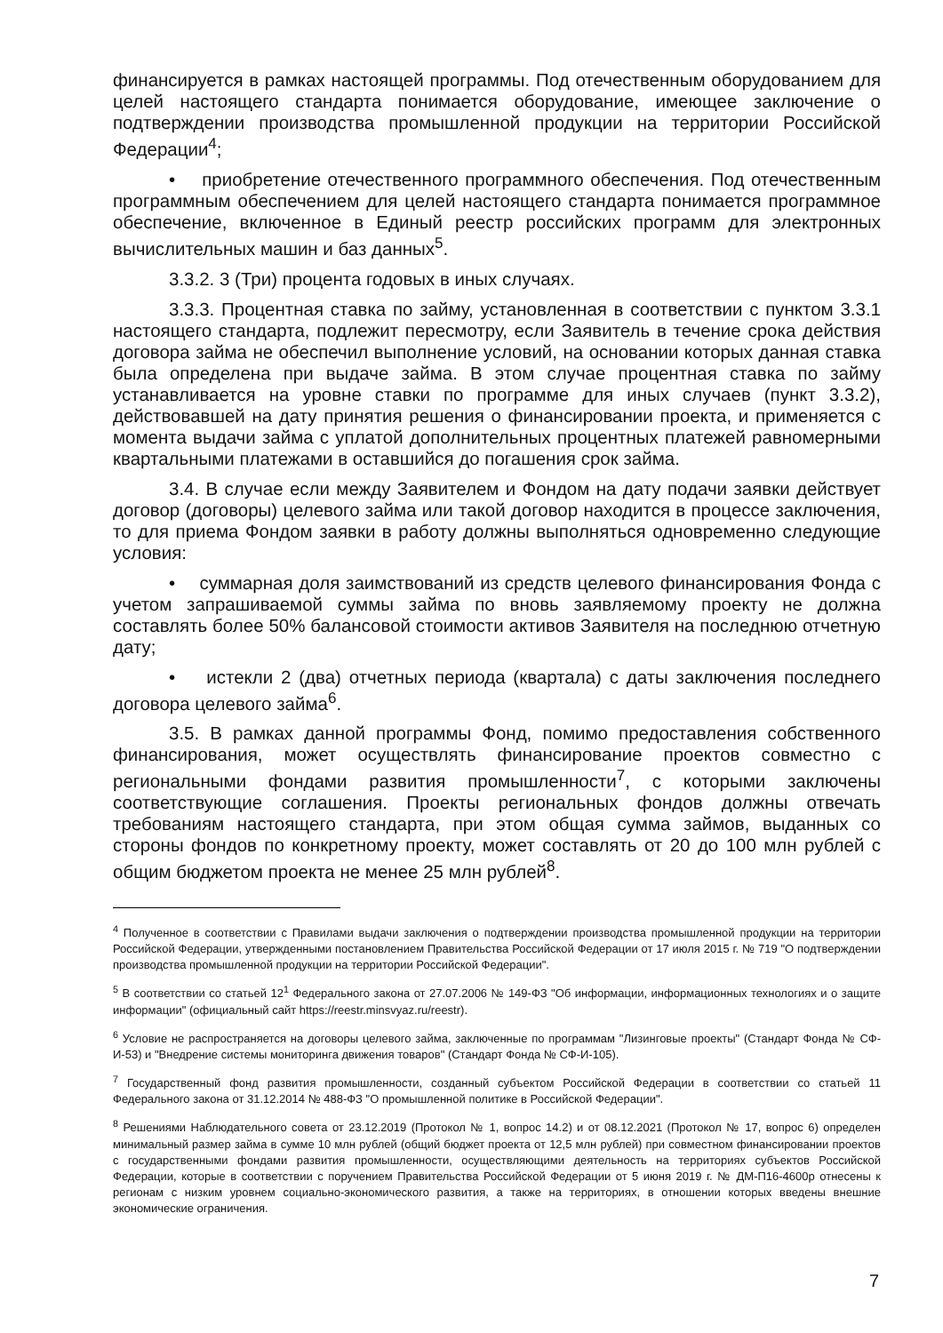финансируется в рамках настоящей программы. Под отечественным оборудованием для целей настоящего стандарта понимается оборудование, имеющее заключение о подтверждении производства промышленной продукции на территории Российской Федерации<sup>4</sup>;
• приобретение отечественного программного обеспечения. Под отечественным программным обеспечением для целей настоящего стандарта понимается программное обеспечение, включенное в Единый реестр российских программ для электронных вычислительных машин и баз данных<sup>5</sup>.
3.3.2. 3 (Три) процента годовых в иных случаях.
3.3.3. Процентная ставка по займу, установленная в соответствии с пунктом 3.3.1 настоящего стандарта, подлежит пересмотру, если Заявитель в течение срока действия договора займа не обеспечил выполнение условий, на основании которых данная ставка была определена при выдаче займа. В этом случае процентная ставка по займу устанавливается на уровне ставки по программе для иных случаев (пункт 3.3.2), действовавшей на дату принятия решения о финансировании проекта, и применяется с момента выдачи займа с уплатой дополнительных процентных платежей равномерными квартальными платежами в оставшийся до погашения срок займа.
3.4. В случае если между Заявителем и Фондом на дату подачи заявки действует договор (договоры) целевого займа или такой договор находится в процессе заключения, то для приема Фондом заявки в работу должны выполняться одновременно следующие условия:
• суммарная доля заимствований из средств целевого финансирования Фонда с учетом запрашиваемой суммы займа по вновь заявляемому проекту не должна составлять более 50% балансовой стоимости активов Заявителя на последнюю отчетную дату;
• истекли 2 (два) отчетных периода (квартала) с даты заключения последнего договора целевого займа<sup>6</sup>.
3.5. В рамках данной программы Фонд, помимо предоставления собственного финансирования, может осуществлять финансирование проектов совместно с региональными фондами развития промышленности<sup>7</sup>, с которыми заключены соответствующие соглашения. Проекты региональных фондов должны отвечать требованиям настоящего стандарта, при этом общая сумма займов, выданных со стороны фондов по конкретному проекту, может составлять от 20 до 100 млн рублей с общим бюджетом проекта не менее 25 млн рублей<sup>8</sup>.
<sup>4</sup> Полученное в соответствии с Правилами выдачи заключения о подтверждении производства промышленной продукции на территории Российской Федерации, утвержденными постановлением Правительства Российской Федерации от 17 июля 2015 г. № 719 "О подтверждении производства промышленной продукции на территории Российской Федерации".
<sup>5</sup> В соответствии со статьей 12<sup>1</sup> Федерального закона от 27.07.2006 № 149-ФЗ "Об информации, информационных технологиях и о защите информации" (официальный сайт https://reestr.minsvyaz.ru/reestr).
<sup>6</sup> Условие не распространяется на договоры целевого займа, заключенные по программам "Лизинговые проекты" (Стандарт Фонда № СФ-И-53) и "Внедрение системы мониторинга движения товаров" (Стандарт Фонда № СФ-И-105).
<sup>7</sup> Государственный фонд развития промышленности, созданный субъектом Российской Федерации в соответствии со статьей 11 Федерального закона от 31.12.2014 № 488-ФЗ "О промышленной политике в Российской Федерации".
<sup>8</sup> Решениями Наблюдательного совета от 23.12.2019 (Протокол № 1, вопрос 14.2) и от 08.12.2021 (Протокол № 17, вопрос 6) определен минимальный размер займа в сумме 10 млн рублей (общий бюджет проекта от 12,5 млн рублей) при совместном финансировании проектов с государственными фондами развития промышленности, осуществляющими деятельность на территориях субъектов Российской Федерации, которые в соответствии с поручением Правительства Российской Федерации от 5 июня 2019 г. № ДМ-П16-4600р отнесены к регионам с низким уровнем социально-экономического развития, а также на территориях, в отношении которых введены внешние экономические ограничения.
7